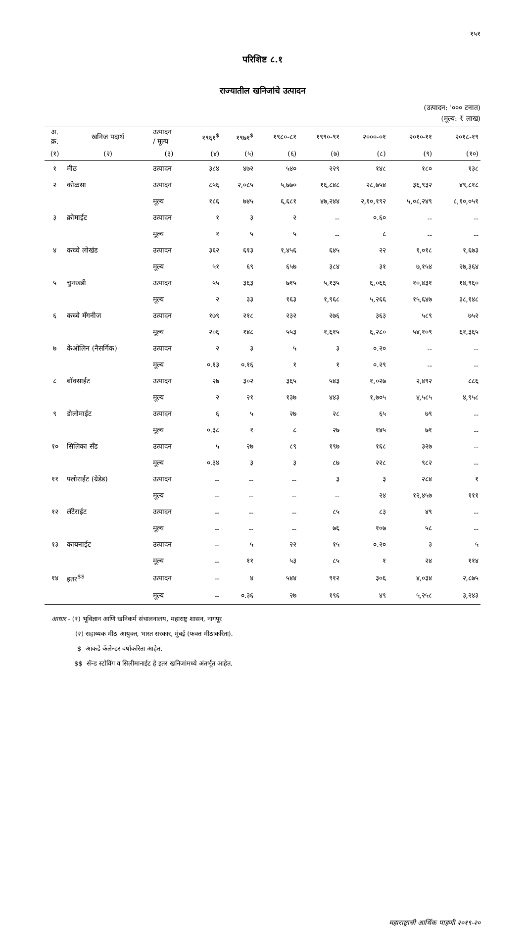१५१
परिशिष्ट ८.१
राज्यातील खनिजांचे उत्पादन
(उत्पादन: '००० टनात)
(मूल्य: ₹ लाख)
| अ. क्र. | खनिज पदार्थ | उत्पादन / मूल्य | १९६१<sup>$</sup> | १९७१<sup>$</sup> | १९८०-८१ | १९९०-९१ | २०००-०१ | २०१०-११ | २०१८-१९ |
| --- | --- | --- | --- | --- | --- | --- | --- | --- | --- |
| (१) | (२) | (३) | (४) | (५) | (६) | (७) | (८) | (९) | (१०) |
| १ | मीठ | उत्पादन | ३८४ | ४७२ | ५४० | २२९ | १४८ | १८० | १३८ |
| २ | कोळसा | उत्पादन | ८५६ | २,०८५ | ५,७७० | १६,८४८ | २८,७५४ | ३६,९३२ | ४९,८१८ |
| | | मूल्य | १८६ | ७४५ | ६,६८१ | ४७,२४४ | २,१०,१९२ | ५,०८,२४९ | ८,१०,०५१ |
| ३ | क्रोमाईट | उत्पादन | १ | ३ | २ | -- | ०.६० | -- | -- |
| | | मूल्य | १ | ५ | ५ | -- | ८ | -- | -- |
| ४ | कच्चे लोखंड | उत्पादन | ३६२ | ६१३ | १,४५६ | ६४५ | २२ | १,०१८ | १,६७३ |
| | | मूल्य | ५१ | ६९ | ६५७ | ३८४ | ३१ | ७,१५४ | २७,३६४ |
| ५ | चुनखडी | उत्पादन | ५५ | ३६३ | ७१५ | ५,१३५ | ६,०६६ | १०,४३१ | १४,९६० |
| | | मूल्य | २ | ३३ | १६३ | १,९६८ | ५,२६६ | १५,६४७ | ३८,१४८ |
| ६ | कच्चे मँगनीज | उत्पादन | १७९ | २१८ | २३२ | २७६ | ३६३ | ५८९ | ७५२ |
| | | मूल्य | २०६ | १४८ | ५५३ | १,६१५ | ६,२८० | ५४,१०९ | ६१,३६५ |
| ७ | केओलिन (नैसर्गिक) | उत्पादन | २ | ३ | ५ | ३ | ०.२० | -- | -- |
| | | मूल्य | ०.१३ | ०.१६ | १ | १ | ०.२९ | -- | -- |
| ८ | बॉक्साईट | उत्पादन | २७ | ३०२ | ३६५ | ५४३ | १,०२७ | २,४९२ | ८८६ |
| | | मूल्य | २ | २१ | १३७ | ४४३ | १,७०५ | ४,५८५ | ४,९५८ |
| ९ | डोलोमाईट | उत्पादन | ६ | ५ | २७ | २८ | ६५ | ७९ | -- |
| | | मूल्य | ०.३८ | १ | ८ | २७ | १४५ | ७१ | -- |
| १० | सिलिका सँड | उत्पादन | ५ | २७ | ८९ | १९७ | १६८ | ३२७ | -- |
| | | मूल्य | ०.३४ | ३ | ३ | ८७ | २२८ | ९८२ | -- |
| ११ | फ्लोराईट (ग्रेडेड) | उत्पादन | -- | -- | -- | ३ | ३ | २८४ | १ |
| | | मूल्य | -- | -- | -- | -- | २४ | १२,४५७ | १११ |
| १२ | लॅटेराईट | उत्पादन | -- | -- | -- | ८५ | ८३ | ४९ | -- |
| | | मूल्य | -- | -- | -- | ७६ | १०७ | ५८ | -- |
| १३ | कायनाईट | उत्पादन | -- | ५ | २२ | १५ | ०.२० | ३ | ५ |
| | | मूल्य | -- | ११ | ५३ | ८५ | १ | २४ | ११४ |
| १४ | इतर<sup>$$</sup> | उत्पादन | -- | ४ | ५४४ | ९१२ | ३०६ | ४,०३४ | २,८७५ |
| | | मूल्य | -- | ०.३६ | २७ | १९६ | ४९ | ५,२५८ | ३,२४३ |
आधार - (१) भूविज्ञान आणि खनिकर्म संचालनालय, महाराष्ट्र शासन, नागपूर
(२) सहाय्यक मीठ आयुक्त, भारत सरकार, मुंबई (फक्त मीठाकरिता).
$ आकडे कॅलेन्डर वर्षाकरिता आहेत.
$$ सॅन्ड स्टोविंग व सिलीमानाईट हे इतर खनिजांमध्ये अंतर्भूत आहेत.
महाराष्ट्राची आर्थिक पाहणी २०१९-२०